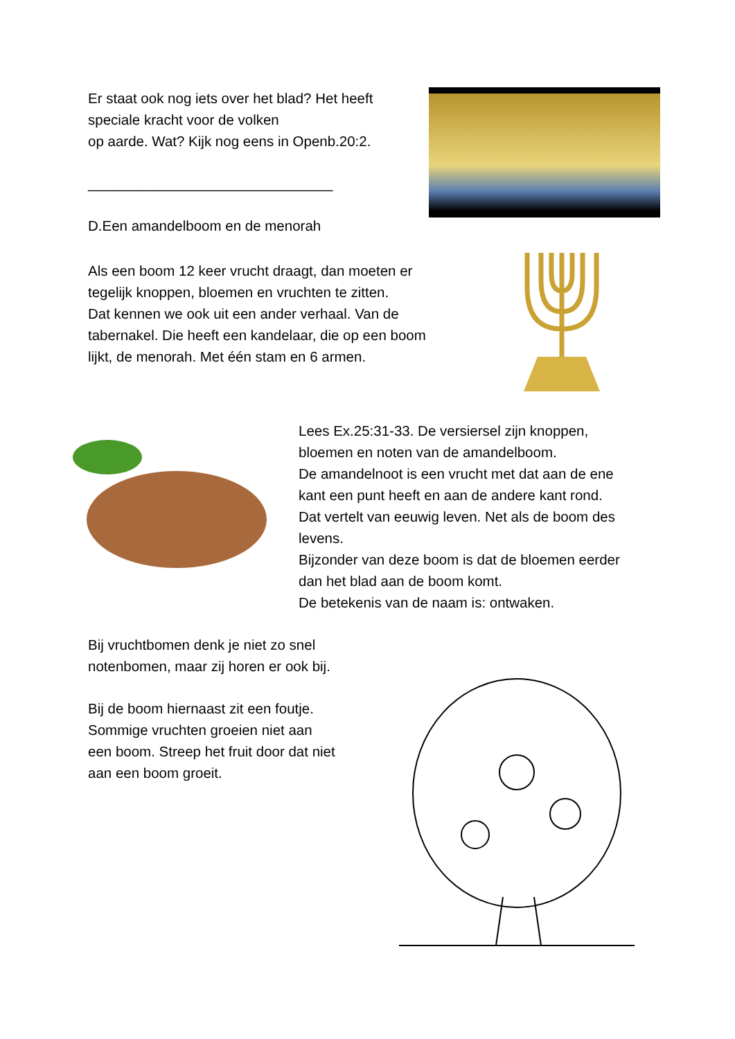Er staat ook nog iets over het blad? Het heeft
speciale kracht voor de volken
op aarde. Wat? Kijk nog eens in Openb.20:2.
_______________________________
D.Een amandelboom en de menorah
Als een boom 12 keer vrucht draagt, dan moeten er
tegelijk knoppen, bloemen en vruchten te zitten.
Dat kennen we ook uit een ander verhaal. Van de
tabernakel. Die heeft een kandelaar, die op een boom
lijkt, de menorah. Met één stam en 6 armen.
Lees Ex.25:31-33. De versiersel zijn knoppen,
bloemen en noten van de amandelboom.
De amandelnoot is een vrucht met dat aan de ene
kant een punt heeft en aan de andere kant rond.
Dat vertelt van eeuwig leven. Net als de boom des
levens.
Bijzonder van deze boom is dat de bloemen eerder
dan het blad aan de boom komt.
De betekenis van de naam is: ontwaken.
Bij vruchtbomen denk je niet zo snel
notenbomen, maar zij horen er ook bij.
Bij de boom hiernaast zit een foutje.
Sommige vruchten groeien niet aan
een boom. Streep het fruit door dat niet
aan een boom groeit.